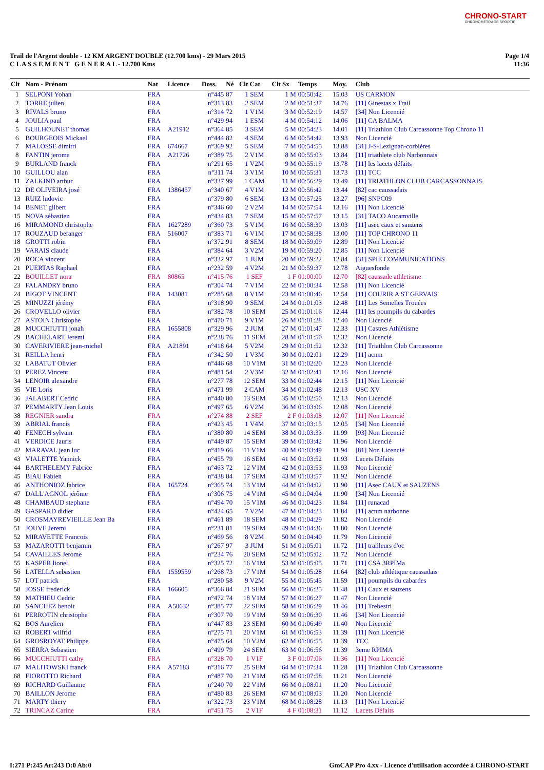CHRONO-START
CHRONOMETRAGE SPORTIF
Page 1/4
11:36
Trail de l'Argent double - 12 KM ARGENT DOUBLE (12.700 kms) - 29 Mars 2015
C L A S S E M E N T G E N E R A L - 12.700 Kms
| Clt | Nom - Prénom | Nat | Licence | Doss. | Né | Clt Cat | Clt Sx | Temps | Moy. | Club |
| --- | --- | --- | --- | --- | --- | --- | --- | --- | --- | --- |
| 1 | SELPONI Yohan | FRA | | n°445 | 87 | 1 SEM | 1 M | 00:50:42 | 15.03 | US CARMON |
| 2 | TORRE julien | FRA | | n°313 | 83 | 2 SEM | 2 M | 00:51:37 | 14.76 | [11] Ginestas x Trail |
| 3 | RIVALS bruno | FRA | | n°314 | 72 | 1 V1M | 3 M | 00:52:19 | 14.57 | [34] Non Licencié |
| 4 | JOULIA paul | FRA | | n°429 | 94 | 1 ESM | 4 M | 00:54:12 | 14.06 | [11] CA BALMA |
| 5 | GUILHOUNET thomas | FRA | A21912 | n°364 | 85 | 3 SEM | 5 M | 00:54:23 | 14.01 | [11] Triathlon Club Carcassonne Top Chrono 11 |
| 6 | BOURGEOIS Mickael | FRA | | n°444 | 82 | 4 SEM | 6 M | 00:54:42 | 13.93 | Non Licencié |
| 7 | MALOSSE dimitri | FRA | 674667 | n°369 | 92 | 5 SEM | 7 M | 00:54:55 | 13.88 | [31] J-S-Lezignan-corbières |
| 8 | FANTIN jerome | FRA | A21726 | n°389 | 75 | 2 V1M | 8 M | 00:55:03 | 13.84 | [11] triathlete club Narbonnais |
| 9 | BURLAND franck | FRA | | n°291 | 65 | 1 V2M | 9 M | 00:55:19 | 13.78 | [11] les lacets défaits |
| 10 | GUILLOU alan | FRA | | n°311 | 74 | 3 V1M | 10 M | 00:55:31 | 13.73 | [11] TCC |
| 11 | ZALKIND arthur | FRA | | n°337 | 99 | 1 CAM | 11 M | 00:56:29 | 13.49 | [11] TRIATHLON CLUB CARCASSONNAIS |
| 12 | DE OLIVEIRA josé | FRA | 1386457 | n°340 | 67 | 4 V1M | 12 M | 00:56:42 | 13.44 | [82] cac caussadais |
| 13 | RUIZ ludovic | FRA | | n°379 | 80 | 6 SEM | 13 M | 00:57:25 | 13.27 | [96] SNPC09 |
| 14 | BENET gilbert | FRA | | n°346 | 60 | 2 V2M | 14 M | 00:57:54 | 13.16 | [11] Non Licencié |
| 15 | NOVA sébastien | FRA | | n°434 | 83 | 7 SEM | 15 M | 00:57:57 | 13.15 | [31] TACO Aucamville |
| 16 | MIRAMOND christophe | FRA | 1627289 | n°360 | 73 | 5 V1M | 16 M | 00:58:30 | 13.03 | [11] asec caux et sauzens |
| 17 | ROUZAUD beranger | FRA | 516007 | n°383 | 71 | 6 V1M | 17 M | 00:58:38 | 13.00 | [11] TOP CHRONO 11 |
| 18 | GROTTI robin | FRA | | n°372 | 91 | 8 SEM | 18 M | 00:59:09 | 12.89 | [11] Non Licencié |
| 19 | VARAIS claude | FRA | | n°384 | 64 | 3 V2M | 19 M | 00:59:20 | 12.85 | [11] Non Licencié |
| 20 | ROCA vincent | FRA | | n°332 | 97 | 1 JUM | 20 M | 00:59:22 | 12.84 | [31] SPIE COMMUNICATIONS |
| 21 | PUERTAS Raphael | FRA | | n°232 | 59 | 4 V2M | 21 M | 00:59:37 | 12.78 | Aiguesfonde |
| 22 | BOUILLET nora | FRA | 80865 | n°415 | 76 | 1 SEF | 1 F | 01:00:00 | 12.70 | [82] caussade athletisme |
| 23 | FALANDRY bruno | FRA | | n°304 | 74 | 7 V1M | 22 M | 01:00:34 | 12.58 | [11] Non Licencié |
| 24 | BIGOT VINCENT | FRA | 143081 | n°285 | 68 | 8 V1M | 23 M | 01:00:46 | 12.54 | [11] COURIR A ST GERVAIS |
| 25 | MINUZZI jérémy | FRA | | n°318 | 90 | 9 SEM | 24 M | 01:01:03 | 12.48 | [11] Les Semelles Trouées |
| 26 | CROVELLO olivier | FRA | | n°382 | 78 | 10 SEM | 25 M | 01:01:16 | 12.44 | [11] les poumpils du cabardes |
| 27 | ASTOIN Christophe | FRA | | n°470 | 71 | 9 V1M | 26 M | 01:01:28 | 12.40 | Non Licencié |
| 28 | MUCCHIUTTI jonah | FRA | 1655808 | n°329 | 96 | 2 JUM | 27 M | 01:01:47 | 12.33 | [11] Castres Athlétisme |
| 29 | BACHELART Jeremi | FRA | | n°238 | 76 | 11 SEM | 28 M | 01:01:50 | 12.32 | Non Licencié |
| 30 | CAVERIVIERE jean-michel | FRA | A21891 | n°418 | 64 | 5 V2M | 29 M | 01:01:52 | 12.32 | [11] Triathlon Club Carcassonne |
| 31 | REILLA henri | FRA | | n°342 | 50 | 1 V3M | 30 M | 01:02:01 | 12.29 | [11] acnm |
| 32 | LABATUT Olivier | FRA | | n°446 | 68 | 10 V1M | 31 M | 01:02:20 | 12.23 | Non Licencié |
| 33 | PEREZ Vincent | FRA | | n°481 | 54 | 2 V3M | 32 M | 01:02:41 | 12.16 | Non Licencié |
| 34 | LENOIR alexandre | FRA | | n°277 | 78 | 12 SEM | 33 M | 01:02:44 | 12.15 | [11] Non Licencié |
| 35 | VIE Loris | FRA | | n°471 | 99 | 2 CAM | 34 M | 01:02:48 | 12.13 | USC XV |
| 36 | JALABERT Cedric | FRA | | n°440 | 80 | 13 SEM | 35 M | 01:02:50 | 12.13 | Non Licencié |
| 37 | PEMMARTY Jean Louis | FRA | | n°497 | 65 | 6 V2M | 36 M | 01:03:06 | 12.08 | Non Licencié |
| 38 | REGNIER sandra | FRA | | n°274 | 88 | 2 SEF | 2 F | 01:03:08 | 12.07 | [11] Non Licencié |
| 39 | ABRIAL francis | FRA | | n°423 | 45 | 1 V4M | 37 M | 01:03:15 | 12.05 | [34] Non Licencié |
| 40 | FENECH sylvain | FRA | | n°380 | 80 | 14 SEM | 38 M | 01:03:33 | 11.99 | [93] Non Licencié |
| 41 | VERDICE Jauris | FRA | | n°449 | 87 | 15 SEM | 39 M | 01:03:42 | 11.96 | Non Licencié |
| 42 | MARAVAL jean luc | FRA | | n°419 | 66 | 11 V1M | 40 M | 01:03:49 | 11.94 | [81] Non Licencié |
| 43 | VIALETTE Yannick | FRA | | n°455 | 79 | 16 SEM | 41 M | 01:03:52 | 11.93 | Lacets Défaits |
| 44 | BARTHELEMY Fabrice | FRA | | n°463 | 72 | 12 V1M | 42 M | 01:03:53 | 11.93 | Non Licencié |
| 45 | BIAU Fabien | FRA | | n°438 | 84 | 17 SEM | 43 M | 01:03:57 | 11.92 | Non Licencié |
| 46 | ANTHONIOZ fabrice | FRA | 165724 | n°365 | 74 | 13 V1M | 44 M | 01:04:02 | 11.90 | [11] Asec CAUX et SAUZENS |
| 47 | DALL'AGNOL jérôme | FRA | | n°306 | 75 | 14 V1M | 45 M | 01:04:04 | 11.90 | [34] Non Licencié |
| 48 | CHAMBAUD stephane | FRA | | n°494 | 70 | 15 V1M | 46 M | 01:04:23 | 11.84 | [11] runacad |
| 49 | GASPARD didier | FRA | | n°424 | 65 | 7 V2M | 47 M | 01:04:23 | 11.84 | [11] acnm narbonne |
| 50 | CROSMAYREVIEILLE Jean Ba | FRA | | n°461 | 89 | 18 SEM | 48 M | 01:04:29 | 11.82 | Non Licencié |
| 51 | JOUVE Jeremi | FRA | | n°231 | 81 | 19 SEM | 49 M | 01:04:36 | 11.80 | Non Licencié |
| 52 | MIRAVETTE Francois | FRA | | n°469 | 56 | 8 V2M | 50 M | 01:04:40 | 11.79 | Non Licencié |
| 53 | MAZAROTTI benjamin | FRA | | n°267 | 97 | 3 JUM | 51 M | 01:05:01 | 11.72 | [11] trailleurs d'oc |
| 54 | CAVAILLES Jerome | FRA | | n°234 | 76 | 20 SEM | 52 M | 01:05:02 | 11.72 | Non Licencié |
| 55 | KASPER lionel | FRA | | n°325 | 72 | 16 V1M | 53 M | 01:05:05 | 11.71 | [11] CSA 3RPIMa |
| 56 | LATELLA sebastien | FRA | 1559559 | n°268 | 73 | 17 V1M | 54 M | 01:05:28 | 11.64 | [82] club athlétique caussadais |
| 57 | LOT patrick | FRA | | n°280 | 58 | 9 V2M | 55 M | 01:05:45 | 11.59 | [11] poumpils du cabardes |
| 58 | JOSSE frederick | FRA | 166605 | n°366 | 84 | 21 SEM | 56 M | 01:06:25 | 11.48 | [11] Caux et sauzens |
| 59 | MATHIEU Cedric | FRA | | n°472 | 74 | 18 V1M | 57 M | 01:06:27 | 11.47 | Non Licencié |
| 60 | SANCHEZ benoit | FRA | A50632 | n°385 | 77 | 22 SEM | 58 M | 01:06:29 | 11.46 | [11] Trebestri |
| 61 | PERROTIN christophe | FRA | | n°307 | 70 | 19 V1M | 59 M | 01:06:30 | 11.46 | [34] Non Licencié |
| 62 | BOS Aurelien | FRA | | n°447 | 83 | 23 SEM | 60 M | 01:06:49 | 11.40 | Non Licencié |
| 63 | ROBERT wilfrid | FRA | | n°275 | 71 | 20 V1M | 61 M | 01:06:53 | 11.39 | [11] Non Licencié |
| 64 | GROSROYAT Philippe | FRA | | n°475 | 64 | 10 V2M | 62 M | 01:06:55 | 11.39 | TCC |
| 65 | SIERRA Sebastien | FRA | | n°499 | 79 | 24 SEM | 63 M | 01:06:56 | 11.39 | 3eme RPIMA |
| 66 | MUCCHIUTTI cathy | FRA | | n°328 | 70 | 1 V1F | 3 F | 01:07:06 | 11.36 | [11] Non Licencié |
| 67 | MALITOWSKI franck | FRA | A57183 | n°316 | 77 | 25 SEM | 64 M | 01:07:34 | 11.28 | [11] Triathlon Club Carcassonne |
| 68 | FIOROTTO Richard | FRA | | n°487 | 70 | 21 V1M | 65 M | 01:07:58 | 11.21 | Non Licencié |
| 69 | RICHARD Guillaume | FRA | | n°240 | 70 | 22 V1M | 66 M | 01:08:01 | 11.20 | Non Licencié |
| 70 | BAILLON Jerome | FRA | | n°480 | 83 | 26 SEM | 67 M | 01:08:03 | 11.20 | Non Licencié |
| 71 | MARTY thiery | FRA | | n°322 | 73 | 23 V1M | 68 M | 01:08:28 | 11.13 | [11] Non Licencié |
| 72 | TRINCAZ Carine | FRA | | n°451 | 75 | 2 V1F | 4 F | 01:08:31 | 11.12 | Lacets Défaits |
GmCAP Pro 4.xx - Licence d'utilisation accordée à CHRONO-START I:271 P:245 Ar:243 D:0 Ab:0